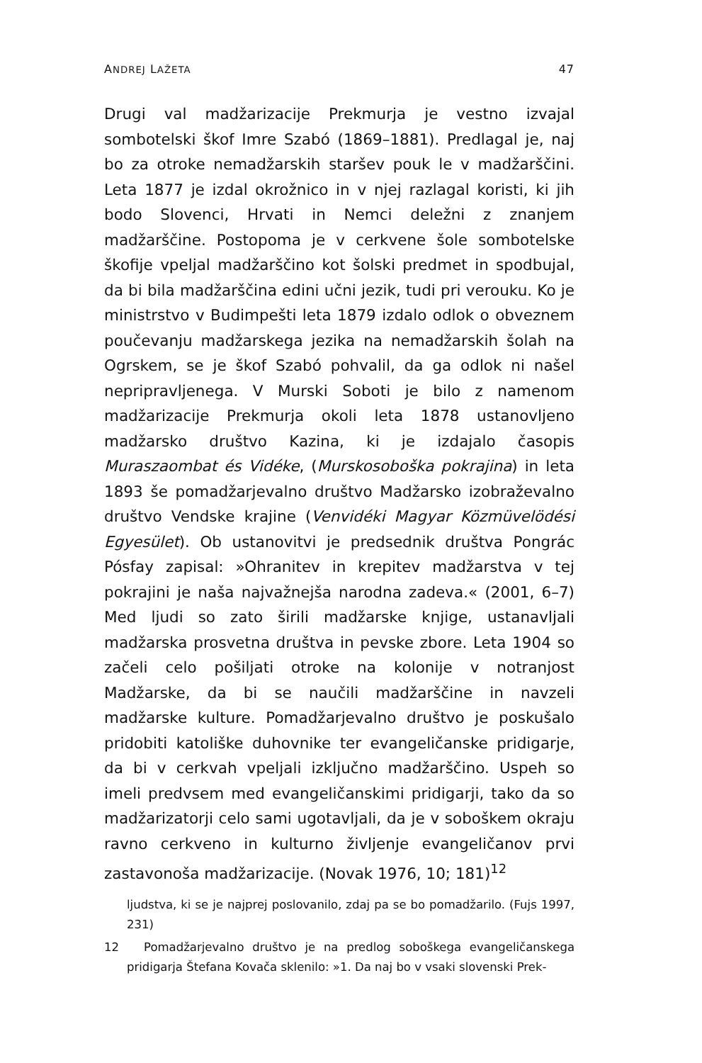ANDREJ LAŽETA 47
Drugi val madžarizacije Prekmurja je vestno izvajal sombotelski škof Imre Szabó (1869–1881). Predlagal je, naj bo za otroke nemadžarskih staršev pouk le v madžarščini. Leta 1877 je izdal okrožnico in v njej razlagal koristi, ki jih bodo Slovenci, Hrvati in Nemci deležni z znanjem madžarščine. Postopoma je v cerkvene šole sombotelske škofije vpeljal madžarščino kot šolski predmet in spodbujal, da bi bila madžarščina edini učni jezik, tudi pri verouku. Ko je ministrstvo v Budimpešti leta 1879 izdalo odlok o obveznem poučevanju madžarskega jezika na nemadžarskih šolah na Ogrskem, se je škof Szabó pohvalil, da ga odlok ni našel nepripravljenega. V Murski Soboti je bilo z namenom madžarizacije Prekmurja okoli leta 1878 ustanovljeno madžarsko društvo Kazina, ki je izdajalo časopis Muraszaombat és Vidéke, (Murskosoboška pokrajina) in leta 1893 še pomadžarjevalno društvo Madžarsko izobraževalno društvo Vendske krajine (Venvidéki Magyar Közmüvelödési Egyesület). Ob ustanovitvi je predsednik društva Pongrác Pósfay zapisal: »Ohranitev in krepitev madžarstva v tej pokrajini je naša najvažnejša narodna zadeva.« (2001, 6–7) Med ljudi so zato širili madžarske knjige, ustanavljali madžarska prosvetna društva in pevske zbore. Leta 1904 so začeli celo pošiljati otroke na kolonije v notranjost Madžarske, da bi se naučili madžarščine in navzeli madžarske kulture. Pomadžarjevalno društvo je poskušalo pridobiti katoliške duhovnike ter evangeličanske pridigarje, da bi v cerkvah vpeljali izključno madžarščino. Uspeh so imeli predvsem med evangeličanskimi pridigarji, tako da so madžarizatorji celo sami ugotavljali, da je v soboškem okraju ravno cerkveno in kulturno življenje evangeličanov prvi zastavonoša madžarizacije. (Novak 1976, 10; 181)<sup>12</sup>
ljudstva, ki se je najprej poslovanilo, zdaj pa se bo pomadžarilo. (Fujs 1997, 231)
12 Pomadžarjevalno društvo je na predlog soboškega evangeličanskega pridigarja Štefana Kovača sklenilo: »1. Da naj bo v vsaki slovenski Prek-